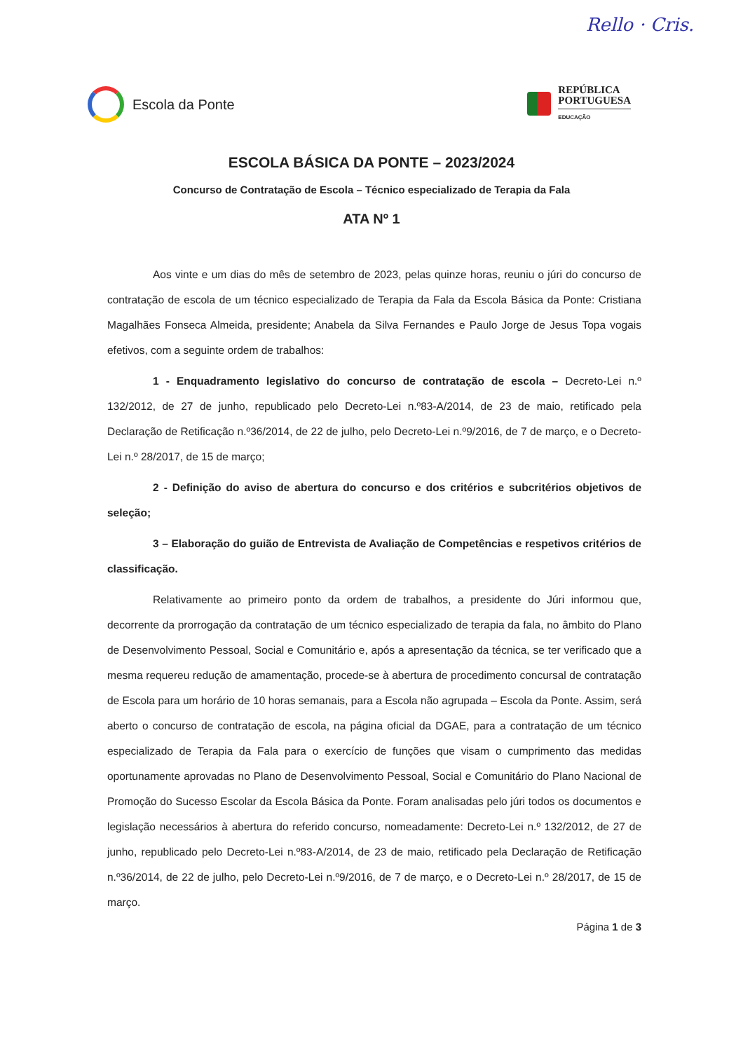Rello · Cris.
Escola da Ponte
REPÚBLICA
PORTUGUESA
EDUCAÇÃO
ESCOLA BÁSICA DA PONTE – 2023/2024
Concurso de Contratação de Escola – Técnico especializado de Terapia da Fala
ATA Nº 1
Aos vinte e um dias do mês de setembro de 2023, pelas quinze horas, reuniu o júri do concurso de contratação de escola de um técnico especializado de Terapia da Fala da Escola Básica da Ponte: Cristiana Magalhães Fonseca Almeida, presidente; Anabela da Silva Fernandes e Paulo Jorge de Jesus Topa vogais efetivos, com a seguinte ordem de trabalhos:
1 - Enquadramento legislativo do concurso de contratação de escola – Decreto-Lei n.º 132/2012, de 27 de junho, republicado pelo Decreto-Lei n.º83-A/2014, de 23 de maio, retificado pela Declaração de Retificação n.º36/2014, de 22 de julho, pelo Decreto-Lei n.º9/2016, de 7 de março, e o Decreto-Lei n.º 28/2017, de 15 de março;
2 - Definição do aviso de abertura do concurso e dos critérios e subcritérios objetivos de seleção;
3 – Elaboração do guião de Entrevista de Avaliação de Competências e respetivos critérios de classificação.
Relativamente ao primeiro ponto da ordem de trabalhos, a presidente do Júri informou que, decorrente da prorrogação da contratação de um técnico especializado de terapia da fala, no âmbito do Plano de Desenvolvimento Pessoal, Social e Comunitário e, após a apresentação da técnica, se ter verificado que a mesma requereu redução de amamentação, procede-se à abertura de procedimento concursal de contratação de Escola para um horário de 10 horas semanais, para a Escola não agrupada – Escola da Ponte. Assim, será aberto o concurso de contratação de escola, na página oficial da DGAE, para a contratação de um técnico especializado de Terapia da Fala para o exercício de funções que visam o cumprimento das medidas oportunamente aprovadas no Plano de Desenvolvimento Pessoal, Social e Comunitário do Plano Nacional de Promoção do Sucesso Escolar da Escola Básica da Ponte. Foram analisadas pelo júri todos os documentos e legislação necessários à abertura do referido concurso, nomeadamente: Decreto-Lei n.º 132/2012, de 27 de junho, republicado pelo Decreto-Lei n.º83-A/2014, de 23 de maio, retificado pela Declaração de Retificação n.º36/2014, de 22 de julho, pelo Decreto-Lei n.º9/2016, de 7 de março, e o Decreto-Lei n.º 28/2017, de 15 de março.
Página 1 de 3